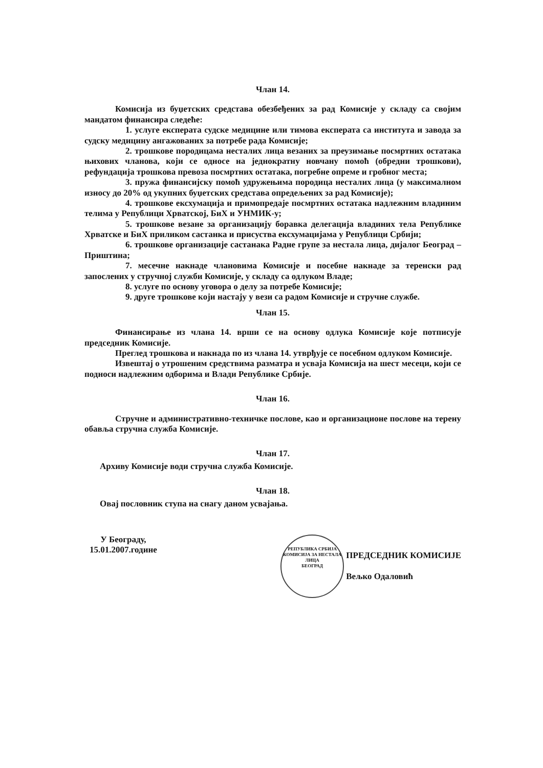Члан 14.
Комисија из буџетских средстава обезбеђених за рад Комисије у складу са својим мандатом финансира следеће:
1. услуге експерата судске медицине или тимова експерата са института и завода за судску медицину ангажованих за потребе рада Комисије;
2. трошкове породицама несталих лица везаних за преузимање посмртних остатака њихових чланова, који се односе на једнократну новчану помоћ (обредни трошкови), рефундација трошкова превоза посмртних остатака, погребне опреме и гробног места;
3. пружа финансијску помоћ удружењима породица несталих лица (у максималном износу до 20% од укупних буџетских средстава опредељених за рад Комисије);
4. трошкове ексхумација и примопредаје посмртних остатака надлежним владиним телима у Републици Хрватској, БиХ и УНМИК-у;
5. трошкове везане за организацију боравка делегација владиних тела Републике Хрватске и БиХ приликом састанка и присуства ексхумацијама у Републици Србији;
6. трошкове организације састанака Радне групе за нестала лица, дијалог Београд – Приштина;
7. месечне накнаде члановима Комисије и посебне накнаде за теренски рад запослених у стручној служби Комисије, у складу са одлуком Владе;
8. услуге по основу уговора о делу за потребе Комисије;
9. друге трошкове који настају у вези са радом Комисије и стручне службе.
Члан 15.
Финансирање из члана 14. врши се на основу одлука Комисије које потписује председник Комисије.
Преглед трошкова и накнада по из члана 14. утврђује се посебном одлуком Комисије.
Извештај о утрошеним средствима разматра и усваја Комисија на шест месеци, који се подноси надлежним одборима и Влади Републике Србије.
Члан 16.
Стручне и административно-техничке послове, као и организационе послове на терену обавља стручна служба Комисије.
Члан 17.
Архиву Комисије води стручна служба Комисије.
Члан 18.
Овај пословник ступа на снагу даном усвајања.
У Београду,
15.01.2007.године
РЕПУБЛИКА СРБИЈА
КОМИСИЈА ЗА НЕСТАЛА ЛИЦА
БЕОГРАД ПРЕДСЕДНИК КОМИСИЈЕ
Вељко Одаловић